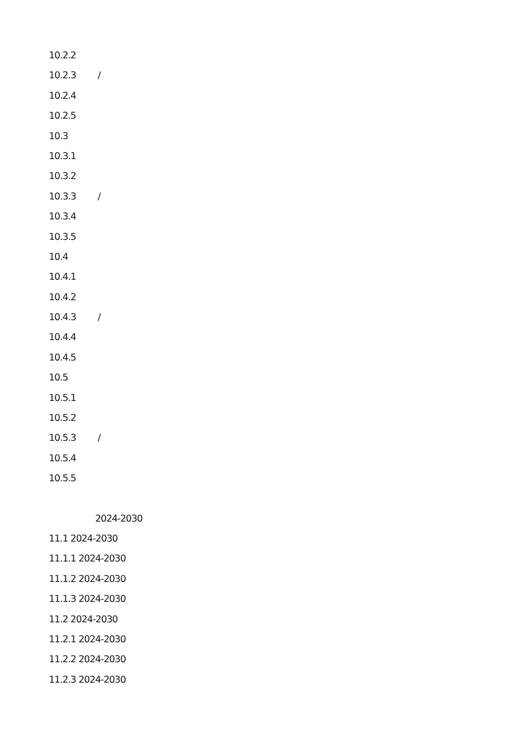10.2.2
10.2.3 /
10.2.4
10.2.5
10.3
10.3.1
10.3.2
10.3.3 /
10.3.4
10.3.5
10.4
10.4.1
10.4.2
10.4.3 /
10.4.4
10.4.5
10.5
10.5.1
10.5.2
10.5.3 /
10.5.4
10.5.5
2024-2030
11.1 2024-2030
11.1.1 2024-2030
11.1.2 2024-2030
11.1.3 2024-2030
11.2 2024-2030
11.2.1 2024-2030
11.2.2 2024-2030
11.2.3 2024-2030